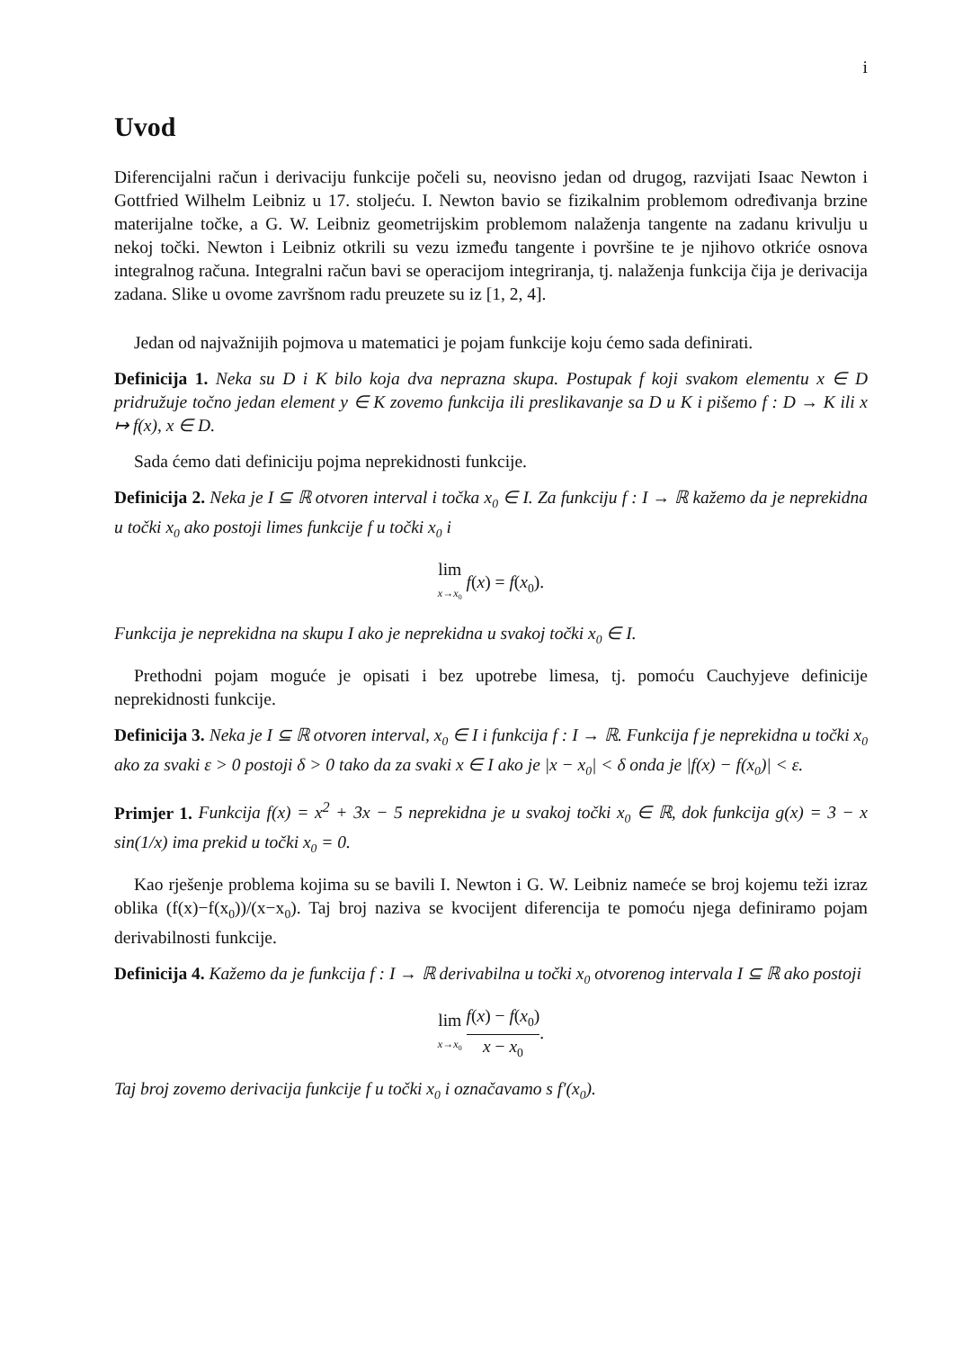i
Uvod
Diferencijalni račun i derivaciju funkcije počeli su, neovisno jedan od drugog, razvijati Isaac Newton i Gottfried Wilhelm Leibniz u 17. stoljeću. I. Newton bavio se fizikalnim problemom određivanja brzine materijalne točke, a G. W. Leibniz geometrijskim problemom nalaženja tangente na zadanu krivulju u nekoj točki. Newton i Leibniz otkrili su vezu između tangente i površine te je njihovo otkriće osnova integralnog računa. Integralni račun bavi se operacijom integriranja, tj. nalaženja funkcija čija je derivacija zadana. Slike u ovome završnom radu preuzete su iz [1, 2, 4].
Jedan od najvažnijih pojmova u matematici je pojam funkcije koju ćemo sada definirati.
Definicija 1. Neka su D i K bilo koja dva neprazna skupa. Postupak f koji svakom elementu x ∈ D pridružuje točno jedan element y ∈ K zovemo funkcija ili preslikavanje sa D u K i pišemo f : D → K ili x ↦ f(x), x ∈ D.
Sada ćemo dati definiciju pojma neprekidnosti funkcije.
Definicija 2. Neka je I ⊆ ℝ otvoren interval i točka x<sub>0</sub> ∈ I. Za funkciju f : I → ℝ kažemo da je neprekidna u točki x<sub>0</sub> ako postoji limes funkcije f u točki x<sub>0</sub> i
lim x→x<sub>0</sub> f(x) = f(x<sub>0</sub>).
Funkcija je neprekidna na skupu I ako je neprekidna u svakoj točki x<sub>0</sub> ∈ I.
Prethodni pojam moguće je opisati i bez upotrebe limesa, tj. pomoću Cauchyjeve definicije neprekidnosti funkcije.
Definicija 3. Neka je I ⊆ ℝ otvoren interval, x<sub>0</sub> ∈ I i funkcija f : I → ℝ. Funkcija f je neprekidna u točki x<sub>0</sub> ako za svaki ε > 0 postoji δ > 0 tako da za svaki x ∈ I ako je |x − x<sub>0</sub>| < δ onda je |f(x) − f(x<sub>0</sub>)| < ε.
Primjer 1. Funkcija f(x) = x<sup>2</sup> + 3x − 5 neprekidna je u svakoj točki x<sub>0</sub> ∈ ℝ, dok funkcija g(x) = 3 − x sin(1/x) ima prekid u točki x<sub>0</sub> = 0.
Kao rješenje problema kojima su se bavili I. Newton i G. W. Leibniz nameće se broj kojemu teži izraz oblika (f(x)−f(x<sub>0</sub>))/(x−x<sub>0</sub>). Taj broj naziva se kvocijent diferencija te pomoću njega definiramo pojam derivabilnosti funkcije.
Definicija 4. Kažemo da je funkcija f : I → ℝ derivabilna u točki x<sub>0</sub> otvorenog intervala I ⊆ ℝ ako postoji
lim x→x<sub>0</sub> f(x) − f(x<sub>0</sub>) x − x<sub>0</sub>.
Taj broj zovemo derivacija funkcije f u točki x<sub>0</sub> i označavamo s f′(x<sub>0</sub>).